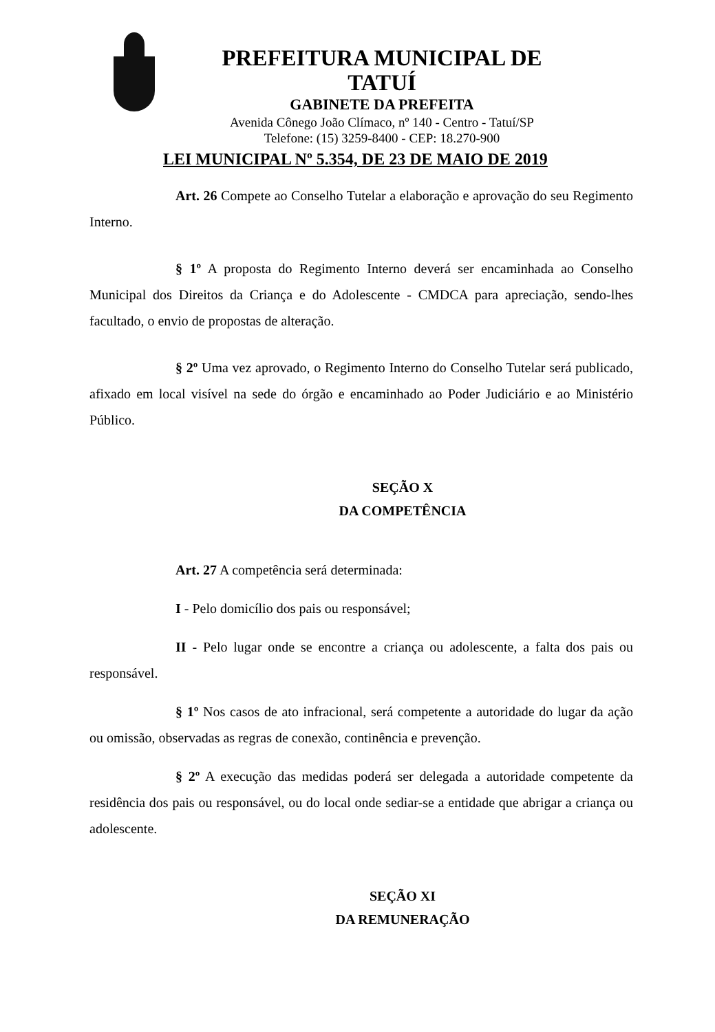PREFEITURA MUNICIPAL DE TATUÍ
GABINETE DA PREFEITA
Avenida Cônego João Clímaco, nº 140 - Centro - Tatuí/SP
Telefone: (15) 3259-8400 - CEP: 18.270-900
LEI MUNICIPAL Nº 5.354, DE 23 DE MAIO DE 2019
Art. 26 Compete ao Conselho Tutelar a elaboração e aprovação do seu Regimento Interno.
§ 1º A proposta do Regimento Interno deverá ser encaminhada ao Conselho Municipal dos Direitos da Criança e do Adolescente - CMDCA para apreciação, sendo-lhes facultado, o envio de propostas de alteração.
§ 2º Uma vez aprovado, o Regimento Interno do Conselho Tutelar será publicado, afixado em local visível na sede do órgão e encaminhado ao Poder Judiciário e ao Ministério Público.
SEÇÃO X
DA COMPETÊNCIA
Art. 27 A competência será determinada:
I - Pelo domicílio dos pais ou responsável;
II - Pelo lugar onde se encontre a criança ou adolescente, a falta dos pais ou responsável.
§ 1º Nos casos de ato infracional, será competente a autoridade do lugar da ação ou omissão, observadas as regras de conexão, continência e prevenção.
§ 2º A execução das medidas poderá ser delegada a autoridade competente da residência dos pais ou responsável, ou do local onde sediar-se a entidade que abrigar a criança ou adolescente.
SEÇÃO XI
DA REMUNERAÇÃO